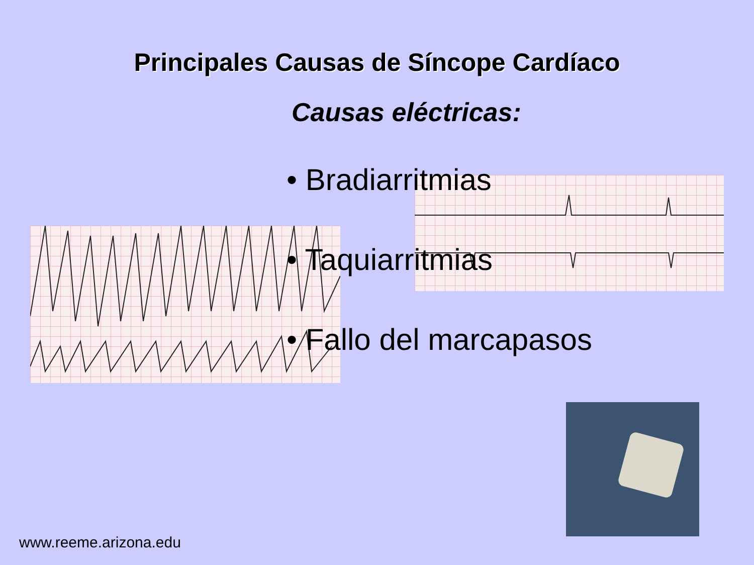Principales Causas de Síncope Cardíaco
Causas eléctricas:
• Bradiarritmias
• Taquiarritmias
• Fallo del marcapasos
www.reeme.arizona.edu